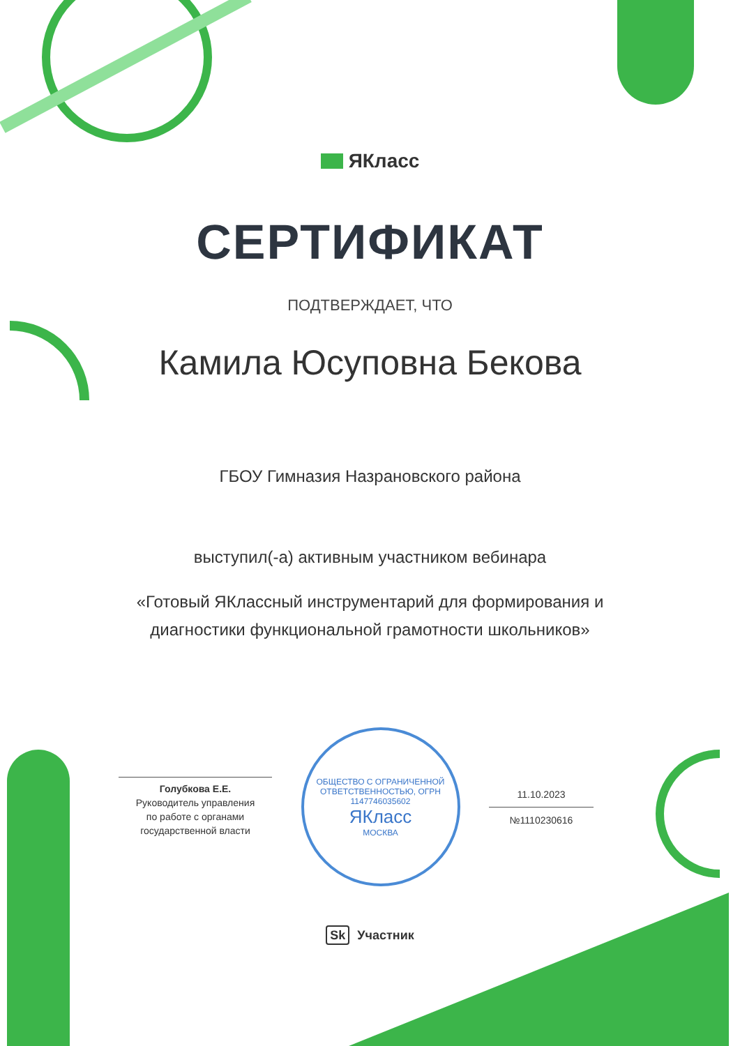ЯКласс
СЕРТИФИКАТ
ПОДТВЕРЖДАЕТ, ЧТО
Камила Юсуповна Бекова
ГБОУ Гимназия Назрановского района
выступил(-а) активным участником вебинара
«Готовый ЯКлассный инструментарий для формирования и
диагностики функциональной грамотности школьников»
Голубкова Е.Е.
Руководитель управления
по работе с органами
государственной власти
ОБЩЕСТВО С ОГРАНИЧЕННОЙ ОТВЕТСТВЕННОСТЬЮ, ОГРН 1147746035602
ЯКласс
МОСКВА
11.10.2023
№1110230616
Sk Участник